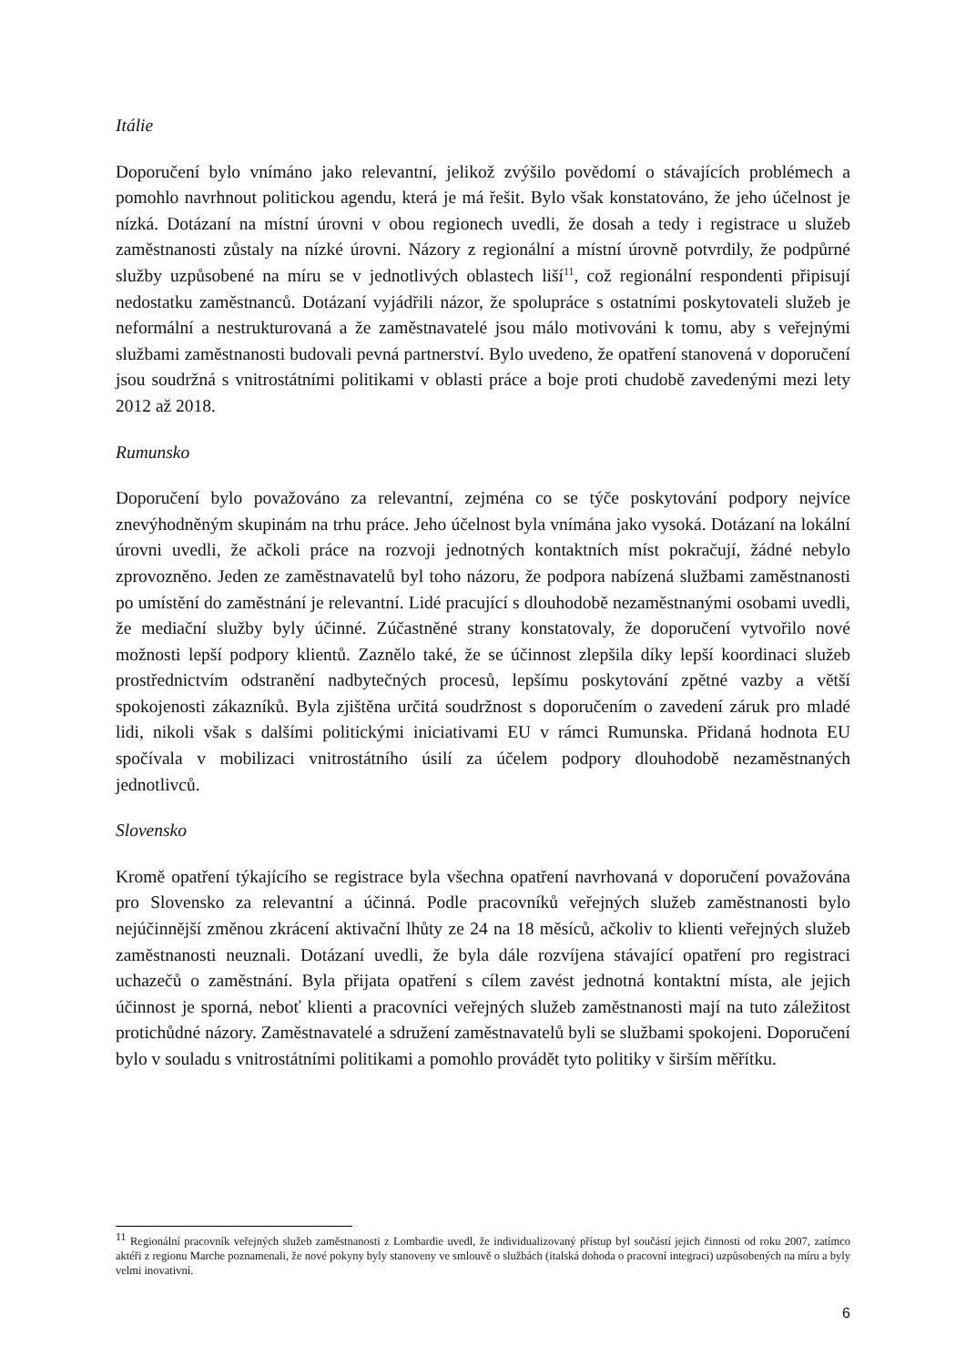Itálie
Doporučení bylo vnímáno jako relevantní, jelikož zvýšilo povědomí o stávajících problémech a pomohlo navrhnout politickou agendu, která je má řešit. Bylo však konstatováno, že jeho účelnost je nízká. Dotázaní na místní úrovni v obou regionech uvedli, že dosah a tedy i registrace u služeb zaměstnanosti zůstaly na nízké úrovni. Názory z regionální a místní úrovně potvrdily, že podpůrné služby uzpůsobené na míru se v jednotlivých oblastech liší<sup>11</sup>, což regionální respondenti připisují nedostatku zaměstnanců. Dotázaní vyjádřili názor, že spolupráce s ostatními poskytovateli služeb je neformální a nestrukturovaná a že zaměstnavatelé jsou málo motivováni k tomu, aby s veřejnými službami zaměstnanosti budovali pevná partnerství. Bylo uvedeno, že opatření stanovená v doporučení jsou soudržná s vnitrostátními politikami v oblasti práce a boje proti chudobě zavedenými mezi lety 2012 až 2018.
Rumunsko
Doporučení bylo považováno za relevantní, zejména co se týče poskytování podpory nejvíce znevýhodněným skupinám na trhu práce. Jeho účelnost byla vnímána jako vysoká. Dotázaní na lokální úrovni uvedli, že ačkoli práce na rozvoji jednotných kontaktních míst pokračují, žádné nebylo zprovozněno. Jeden ze zaměstnavatelů byl toho názoru, že podpora nabízená službami zaměstnanosti po umístění do zaměstnání je relevantní. Lidé pracující s dlouhodobě nezaměstnanými osobami uvedli, že mediační služby byly účinné. Zúčastněné strany konstatovaly, že doporučení vytvořilo nové možnosti lepší podpory klientů. Zaznělo také, že se účinnost zlepšila díky lepší koordinaci služeb prostřednictvím odstranění nadbytečných procesů, lepšímu poskytování zpětné vazby a větší spokojenosti zákazníků. Byla zjištěna určitá soudržnost s doporučením o zavedení záruk pro mladé lidi, nikoli však s dalšími politickými iniciativami EU v rámci Rumunska. Přidaná hodnota EU spočívala v mobilizaci vnitrostátního úsilí za účelem podpory dlouhodobě nezaměstnaných jednotlivců.
Slovensko
Kromě opatření týkajícího se registrace byla všechna opatření navrhovaná v doporučení považována pro Slovensko za relevantní a účinná. Podle pracovníků veřejných služeb zaměstnanosti bylo nejúčinnější změnou zkrácení aktivační lhůty ze 24 na 18 měsíců, ačkoliv to klienti veřejných služeb zaměstnanosti neuznali. Dotázaní uvedli, že byla dále rozvíjena stávající opatření pro registraci uchazečů o zaměstnání. Byla přijata opatření s cílem zavést jednotná kontaktní místa, ale jejich účinnost je sporná, neboť klienti a pracovníci veřejných služeb zaměstnanosti mají na tuto záležitost protichůdné názory. Zaměstnavatelé a sdružení zaměstnavatelů byli se službami spokojeni. Doporučení bylo v souladu s vnitrostátními politikami a pomohlo provádět tyto politiky v širším měřítku.
<sup>11</sup> Regionální pracovník veřejných služeb zaměstnanosti z Lombardie uvedl, že individualizovaný přístup byl součástí jejich činnosti od roku 2007, zatímco aktéři z regionu Marche poznamenali, že nové pokyny byly stanoveny ve smlouvě o službách (italská dohoda o pracovní integraci) uzpůsobených na míru a byly velmi inovativní.
6